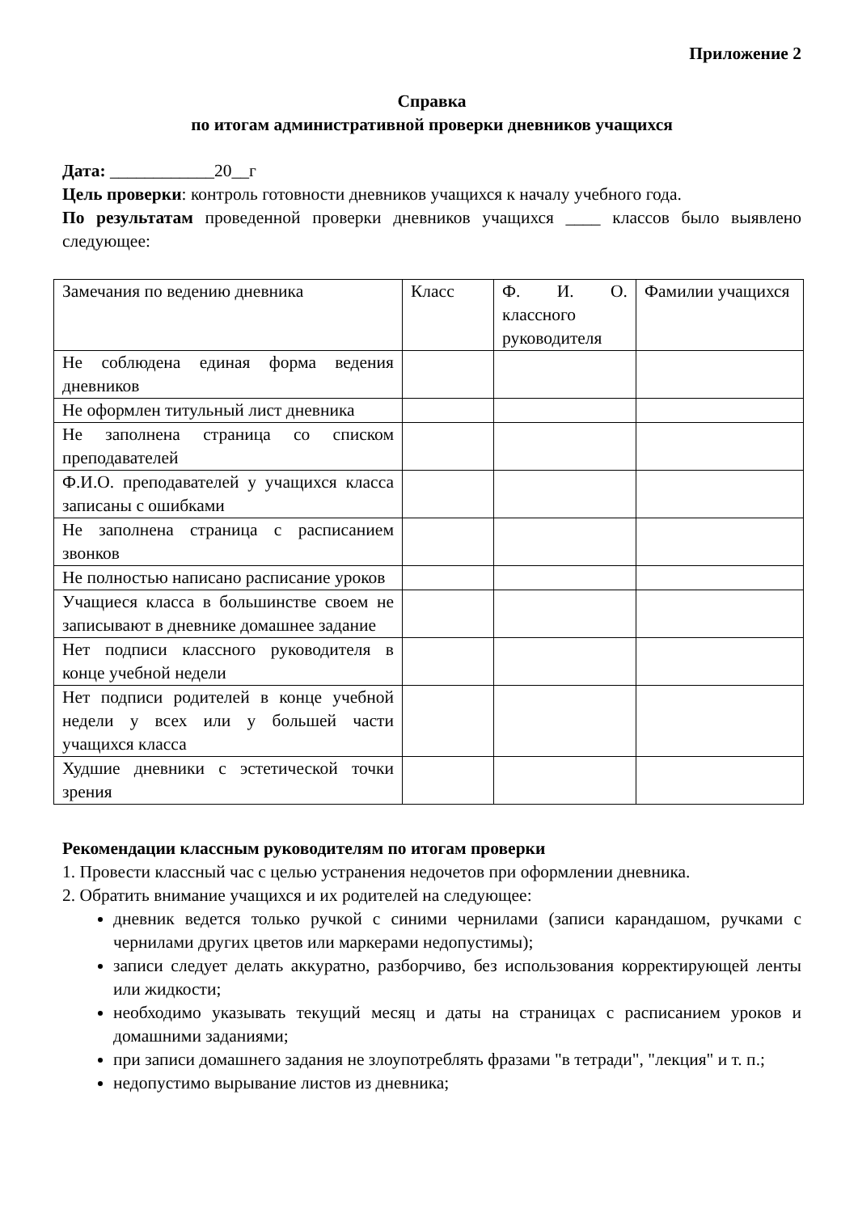Приложение 2
Справка
по итогам административной проверки дневников учащихся
Дата: ____________20__г
Цель проверки: контроль готовности дневников учащихся к началу учебного года.
По результатам проведенной проверки дневников учащихся ____ классов было выявлено следующее:
| Замечания по ведению дневника | Класс | Ф. И. О. классного руководителя | Фамилии учащихся |
| Не соблюдена единая форма ведения дневников | | | |
| Не оформлен титульный лист дневника | | | |
| Не заполнена страница со списком преподавателей | | | |
| Ф.И.О. преподавателей у учащихся класса записаны с ошибками | | | |
| Не заполнена страница с расписанием звонков | | | |
| Не полностью написано расписание уроков | | | |
| Учащиеся класса в большинстве своем не записывают в дневнике домашнее задание | | | |
| Нет подписи классного руководителя в конце учебной недели | | | |
| Нет подписи родителей в конце учебной недели у всех или у большей части учащихся класса | | | |
| Худшие дневники с эстетической точки зрения | | | |
Рекомендации классным руководителям по итогам проверки
1. Провести классный час с целью устранения недочетов при оформлении дневника.
2. Обратить внимание учащихся и их родителей на следующее:
дневник ведется только ручкой с синими чернилами (записи карандашом, ручками с чернилами других цветов или маркерами недопустимы);
записи следует делать аккуратно, разборчиво, без использования корректирующей ленты или жидкости;
необходимо указывать текущий месяц и даты на страницах с расписанием уроков и домашними заданиями;
при записи домашнего задания не злоупотреблять фразами "в тетради", "лекция" и т. п.;
недопустимо вырывание листов из дневника;